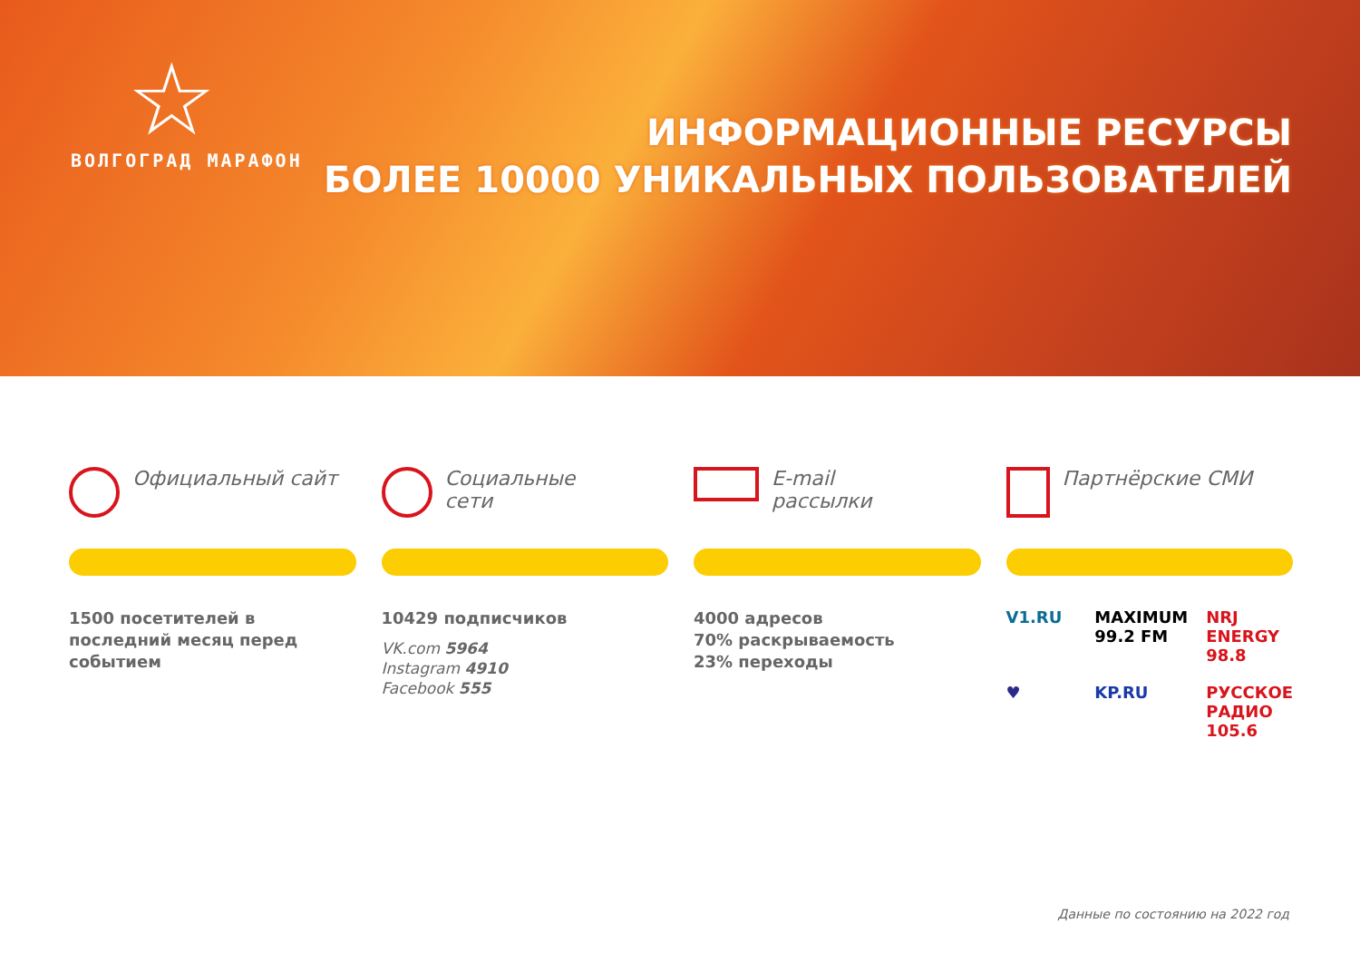☆
ВОЛГОГРАД МАРАФОН
ИНФОРМАЦИОННЫЕ РЕСУРСЫ
БОЛЕЕ 10000 УНИКАЛЬНЫХ ПОЛЬЗОВАТЕЛЕЙ
Официальный сайт
1500 посетителей в последний месяц перед событием
Социальные
сети
10429 подписчиков
VK.com 5964
Instagram 4910
Facebook 555
E-mail
рассылки
4000 адресов
70% раскрываемость
23% переходы
Партнёрские СМИ
V1.RU
MAXIMUM 99.2 FM
NRJ ENERGY 98.8
♥
KP.RU
РУССКОЕ РАДИО 105.6
Данные по состоянию на 2022 год